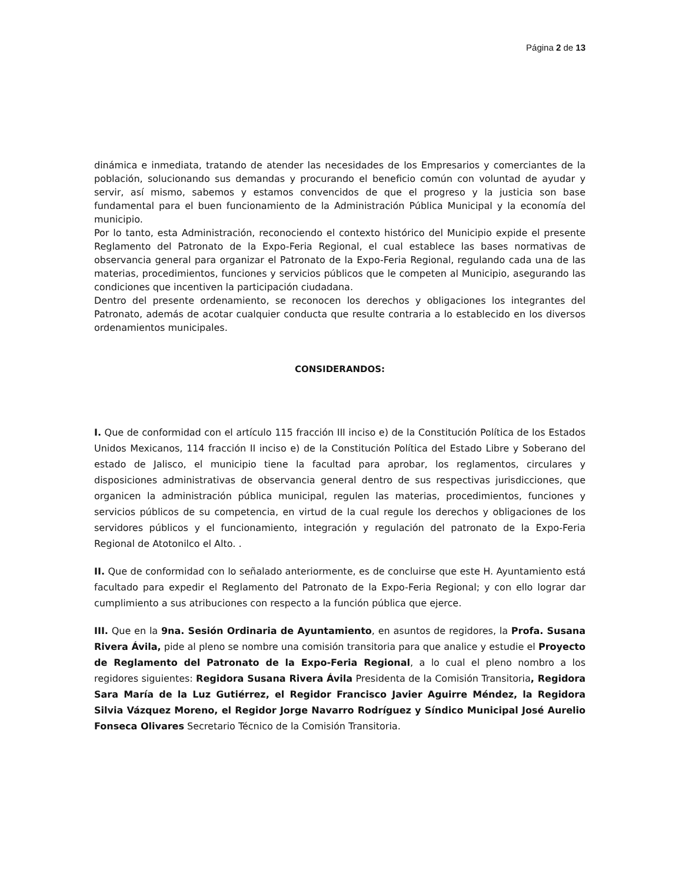Página 2 de 13
dinámica e inmediata, tratando de atender las necesidades de los Empresarios y comerciantes de la población, solucionando sus demandas y procurando el beneficio común con voluntad de ayudar y servir, así mismo, sabemos y estamos convencidos de que el progreso y la justicia son base fundamental para el buen funcionamiento de la Administración Pública Municipal y la economía del municipio.
Por lo tanto, esta Administración, reconociendo el contexto histórico del Municipio expide el presente Reglamento del Patronato de la Expo-Feria Regional, el cual establece las bases normativas de observancia general para organizar el Patronato de la Expo-Feria Regional, regulando cada una de las materias, procedimientos, funciones y servicios públicos que le competen al Municipio, asegurando las condiciones que incentiven la participación ciudadana.
Dentro del presente ordenamiento, se reconocen los derechos y obligaciones los integrantes del Patronato, además de acotar cualquier conducta que resulte contraria a lo establecido en los diversos ordenamientos municipales.
CONSIDERANDOS:
I. Que de conformidad con el artículo 115 fracción III inciso e) de la Constitución Política de los Estados Unidos Mexicanos, 114 fracción II inciso e) de la Constitución Política del Estado Libre y Soberano del estado de Jalisco, el municipio tiene la facultad para aprobar, los reglamentos, circulares y disposiciones administrativas de observancia general dentro de sus respectivas jurisdicciones, que organicen la administración pública municipal, regulen las materias, procedimientos, funciones y servicios públicos de su competencia, en virtud de la cual regule los derechos y obligaciones de los servidores públicos y el funcionamiento, integración y regulación del patronato de la Expo-Feria Regional de Atotonilco el Alto. .
II. Que de conformidad con lo señalado anteriormente, es de concluirse que este H. Ayuntamiento está facultado para expedir el Reglamento del Patronato de la Expo-Feria Regional; y con ello lograr dar cumplimiento a sus atribuciones con respecto a la función pública que ejerce.
III. Que en la 9na. Sesión Ordinaria de Ayuntamiento, en asuntos de regidores, la Profa. Susana Rivera Ávila, pide al pleno se nombre una comisión transitoria para que analice y estudie el Proyecto de Reglamento del Patronato de la Expo-Feria Regional, a lo cual el pleno nombro a los regidores siguientes: Regidora Susana Rivera Ávila Presidenta de la Comisión Transitoria, Regidora Sara María de la Luz Gutiérrez, el Regidor Francisco Javier Aguirre Méndez, la Regidora Silvia Vázquez Moreno, el Regidor Jorge Navarro Rodríguez y Síndico Municipal José Aurelio Fonseca Olivares Secretario Técnico de la Comisión Transitoria.